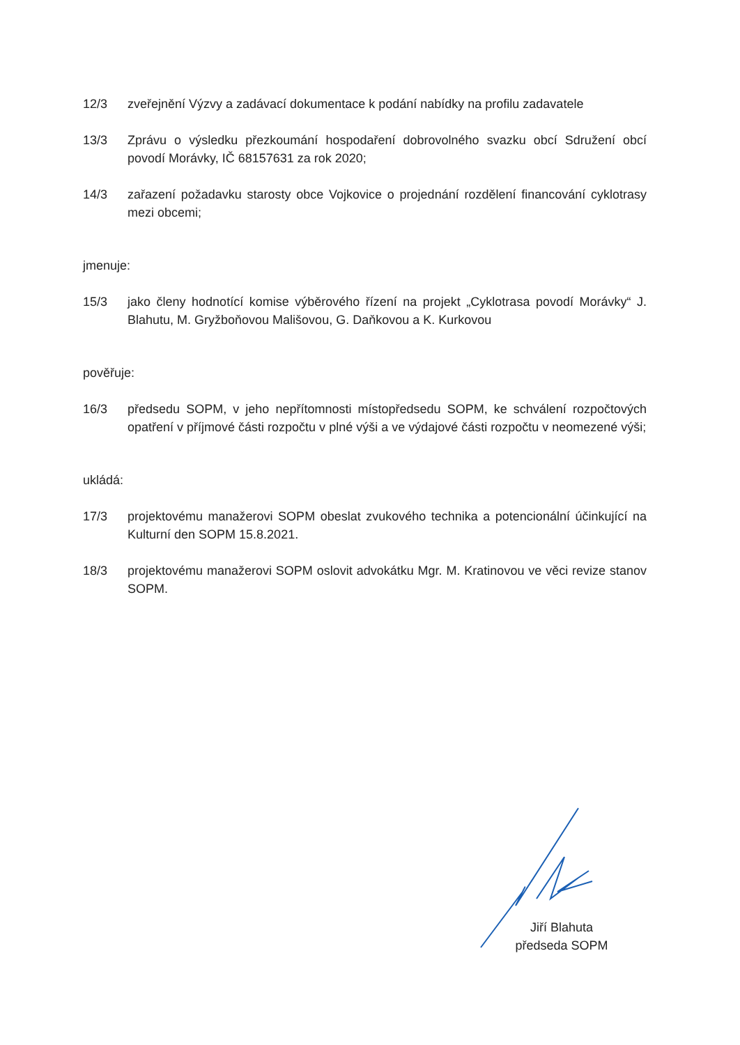12/3 zveřejnění Výzvy a zadávací dokumentace k podání nabídky na profilu zadavatele
13/3 Zprávu o výsledku přezkoumání hospodaření dobrovolného svazku obcí Sdružení obcí povodí Morávky, IČ 68157631 za rok 2020;
14/3 zařazení požadavku starosty obce Vojkovice o projednání rozdělení financování cyklotrasy mezi obcemi;
jmenuje:
15/3 jako členy hodnotící komise výběrového řízení na projekt „Cyklotrasa povodí Morávky“ J. Blahutu, M. Gryžboňovou Mališovou, G. Daňkovou a K. Kurkovou
pověřuje:
16/3 předsedu SOPM, v jeho nepřítomnosti místopředsedu SOPM, ke schválení rozpočtových opatření v příjmové části rozpočtu v plné výši a ve výdajové části rozpočtu v neomezené výši;
ukládá:
17/3 projektovému manažerovi SOPM obeslat zvukového technika a potencionální účinkující na Kulturní den SOPM 15.8.2021.
18/3 projektovému manažerovi SOPM oslovit advokátku Mgr. M. Kratinovou ve věci revize stanov SOPM.
Jiří Blahuta
předseda SOPM